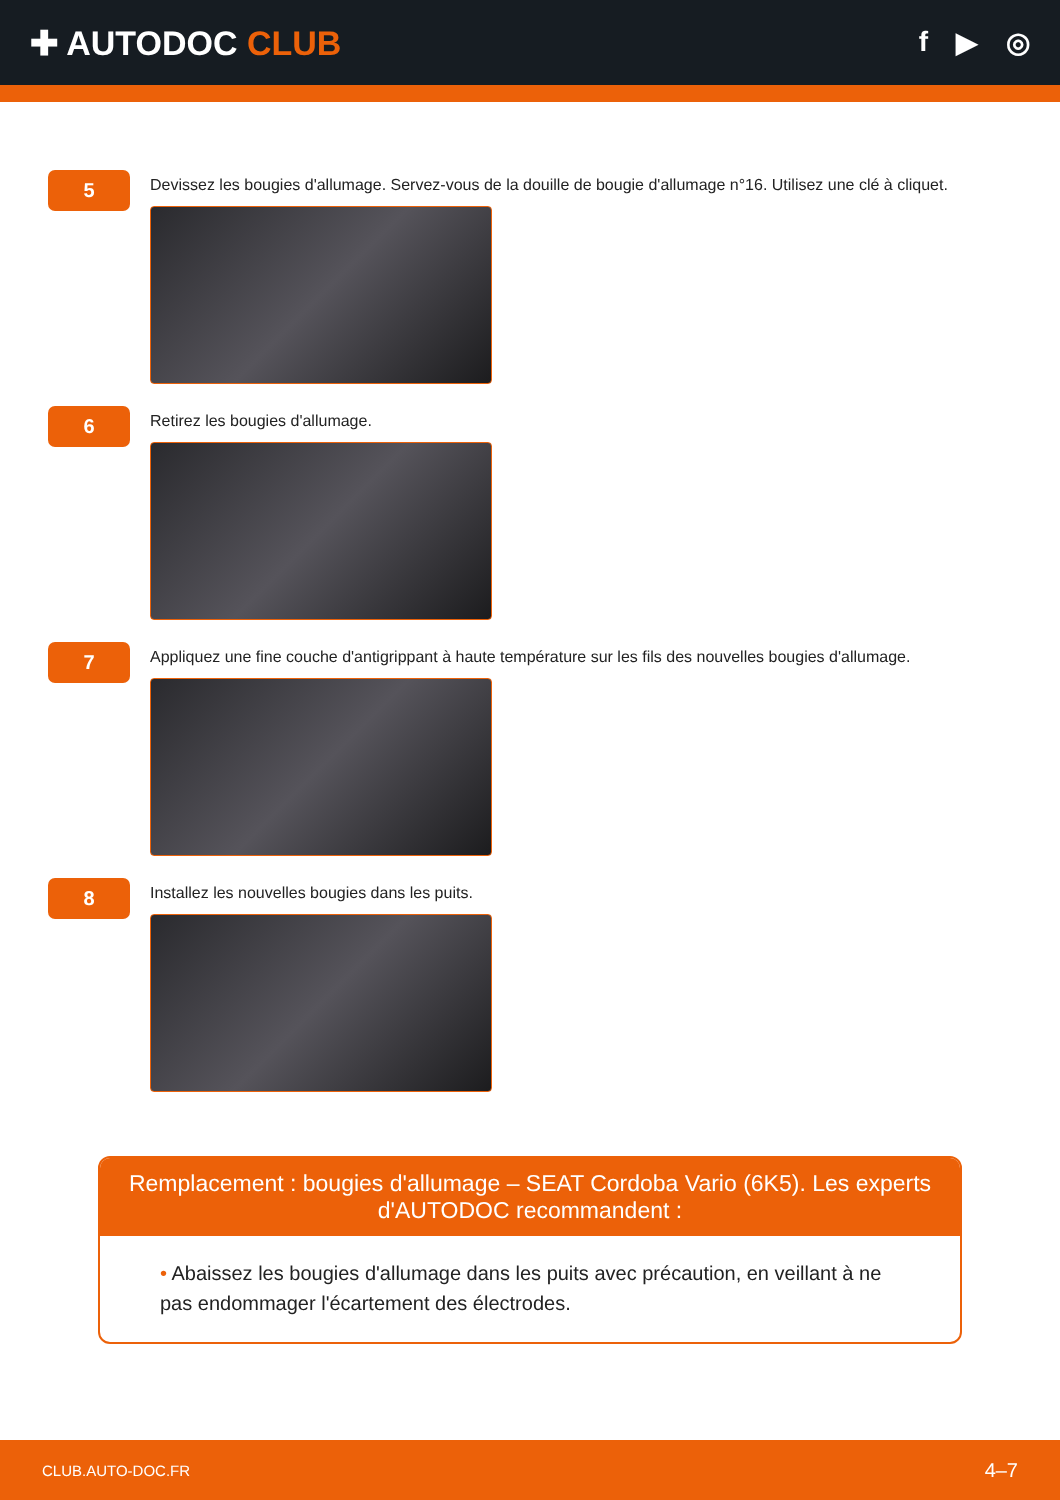✚ AUTODOC CLUB
f ▶ ◎
5
Devissez les bougies d'allumage. Servez-vous de la douille de bougie d'allumage n°16. Utilisez une clé à cliquet.
6
Retirez les bougies d'allumage.
7
Appliquez une fine couche d'antigrippant à haute température sur les fils des nouvelles bougies d'allumage.
8
Installez les nouvelles bougies dans les puits.
Remplacement : bougies d'allumage – SEAT Cordoba Vario (6K5). Les experts d'AUTODOC recommandent :
• Abaissez les bougies d'allumage dans les puits avec précaution, en veillant à ne pas endommager l'écartement des électrodes.
CLUB.AUTO-DOC.FR 4–7